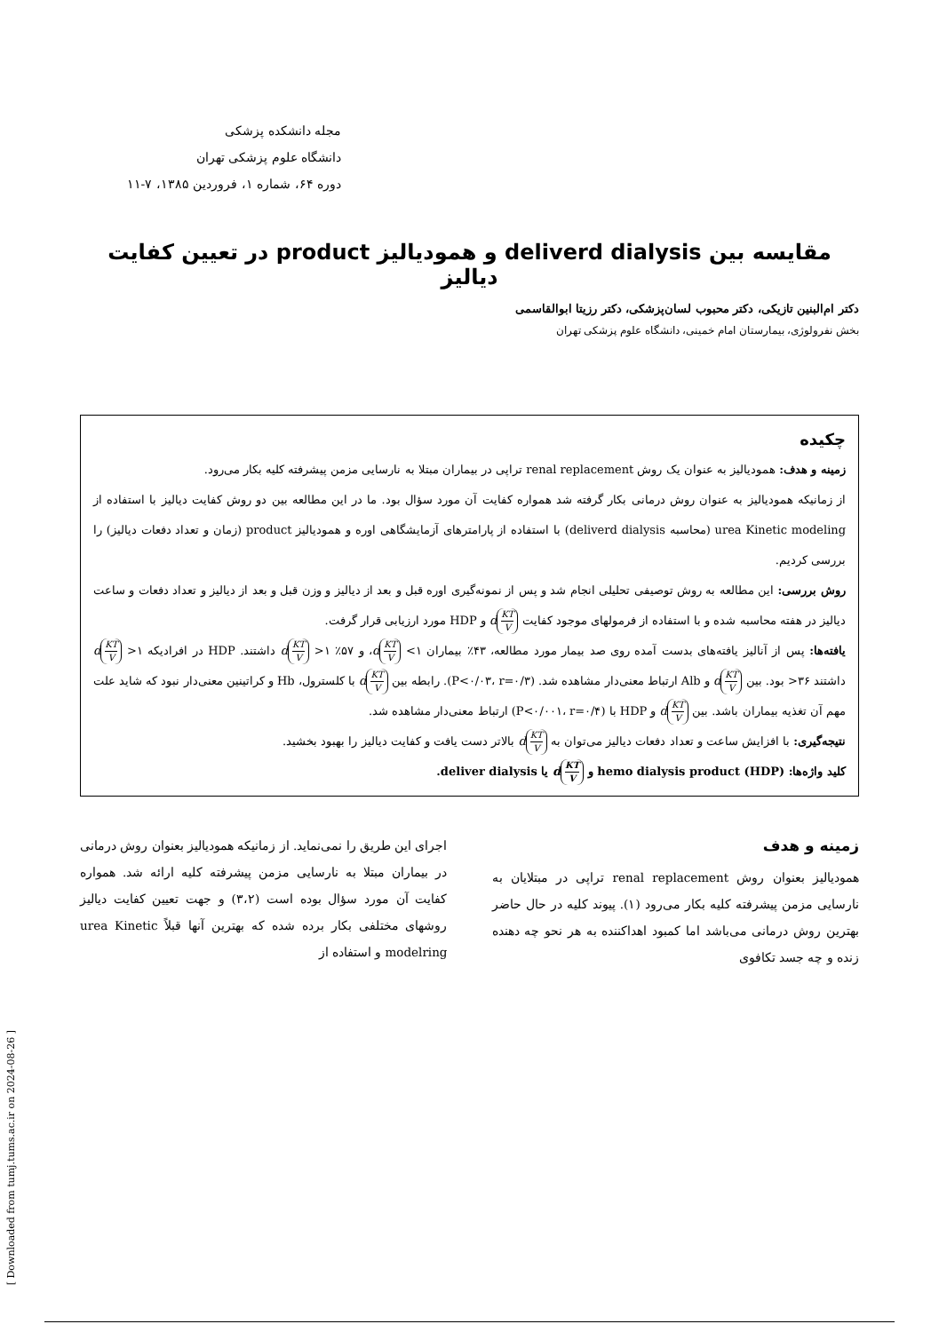مجله دانشکده پزشکی
دانشگاه علوم پزشکی تهران
دوره ۶۴، شماره ۱، فروردین ۱۳۸۵، ۷-۱۱
مقایسه بین deliverd dialysis و همودیالیز product در تعیین کفایت دیالیز
دکتر ام‌البنین تازیکی، دکتر محبوب لسان‌پزشکی، دکتر رزیتا ابوالقاسمی
بخش نفرولوژی، بیمارستان امام خمینی، دانشگاه علوم پزشکی تهران
چکیده
زمینه و هدف: همودیالیز به عنوان یک روش renal replacement تراپی در بیماران مبتلا به نارسایی مزمن پیشرفته کلیه بکار می‌رود.
از زمانیکه همودیالیز به عنوان روش درمانی بکار گرفته شد همواره کفایت آن مورد سؤال بود. ما در این مطالعه بین دو روش کفایت دیالیز با استفاده از urea Kinetic modeling (محاسبه deliverd dialysis) با استفاده از پارامترهای آزمایشگاهی اوره و همودیالیز product (زمان و تعداد دفعات دیالیز) را بررسی کردیم.
روش بررسی: این مطالعه به روش توصیفی تحلیلی انجام شد و پس از نمونه‌گیری اوره قبل و بعد از دیالیز و وزن قبل و بعد از دیالیز و تعداد دفعات و ساعت دیالیز در هفته محاسبه شده و با استفاده از فرمولهای موجود کفایت KT V d و HDP مورد ارزیابی قرار گرفت.
یافته‌ها: پس از آنالیز یافته‌های بدست آمده روی صد بیمار مورد مطالعه، ۴۳٪ بیماران ۱> KT V d، و ۵۷٪ ۱< KT V d داشتند. HDP در افرادیکه ۱< KT V d داشتند ۳۶< بود. بین KT V d و Alb ارتباط معنی‌دار مشاهده شد. (P<۰/۰۳، r=۰/۳). رابطه بین KT V d با کلسترول، Hb و کراتینین معنی‌دار نبود که شاید علت مهم آن تغذیه بیماران باشد. بین KT V d و HDP با (P<۰/۰۰۱، r=۰/۴) ارتباط معنی‌دار مشاهده شد.
نتیجه‌گیری: با افزایش ساعت و تعداد دفعات دیالیز می‌توان به KT V d بالاتر دست یافت و کفایت دیالیز را بهبود بخشید.
کلید واژه‌ها: hemo dialysis product (HDP) و KT V d یا deliver dialysis.
زمینه و هدف
همودیالیز بعنوان روش renal replacement تراپی در مبتلایان به نارسایی مزمن پیشرفته کلیه بکار می‌رود (۱). پیوند کلیه در حال حاضر بهترین روش درمانی می‌باشد اما کمبود اهداکننده به هر نحو چه دهنده زنده و چه جسد تکافوی
اجرای این طریق را نمی‌نماید. از زمانیکه همودیالیز بعنوان روش درمانی در بیماران مبتلا به نارسایی مزمن پیشرفته کلیه ارائه شد. همواره کفایت آن مورد سؤال بوده است (۳،۲) و جهت تعیین کفایت دیالیز روشهای مختلفی بکار برده شده که بهترین آنها قبلاً urea Kinetic modelring و استفاده از
[ Downloaded from tumj.tums.ac.ir on 2024-08-26 ]